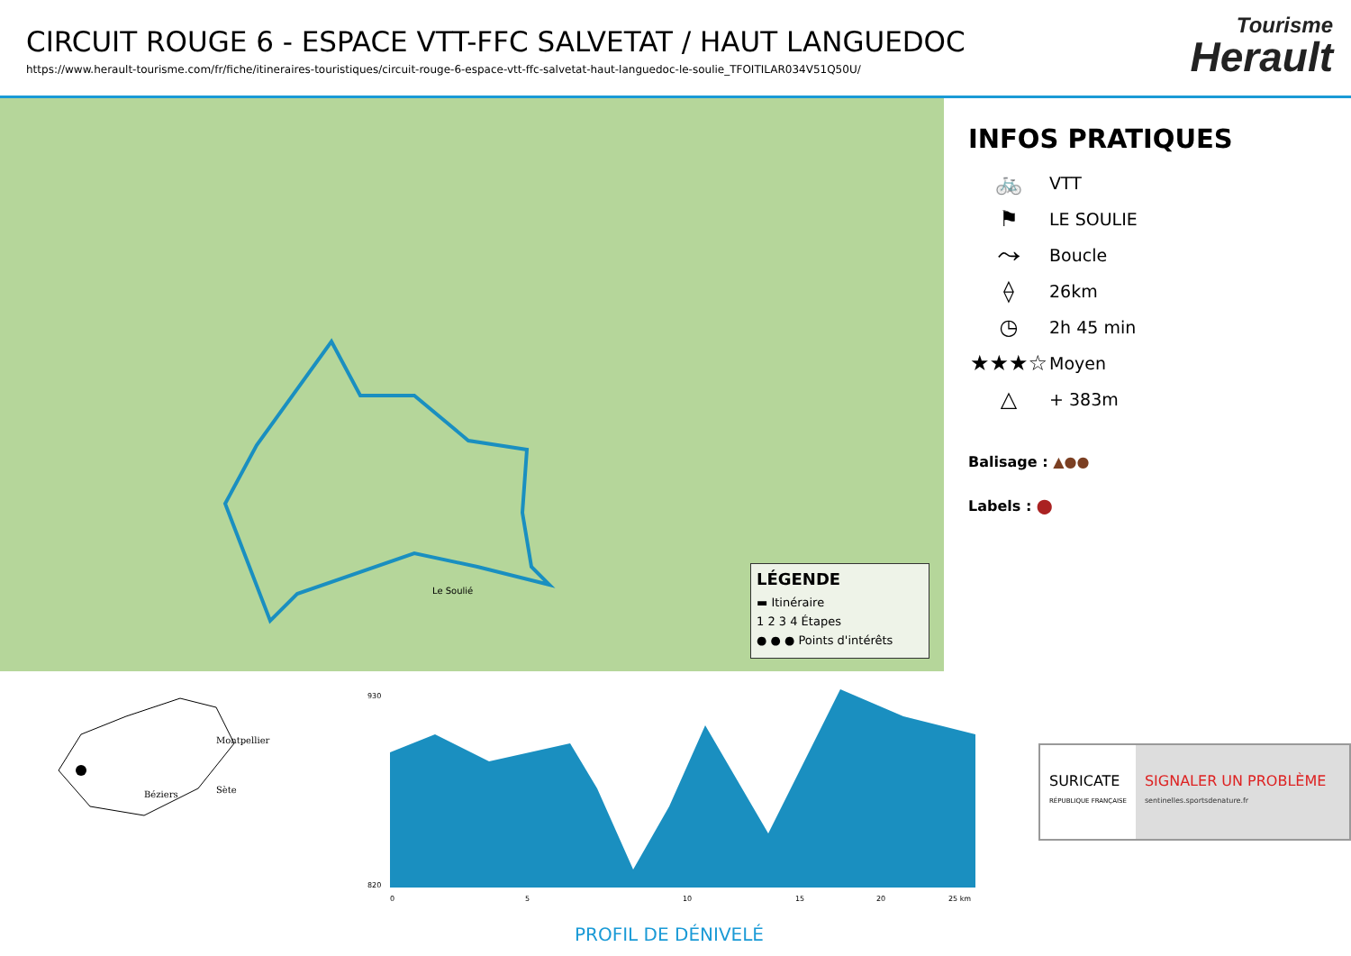CIRCUIT ROUGE 6 - ESPACE VTT-FFC SALVETAT / HAUT LANGUEDOC
https://www.herault-tourisme.com/fr/fiche/itineraires-touristiques/circuit-rouge-6-espace-vtt-ffc-salvetat-haut-languedoc-le-soulie_TFOITILAR034V51Q50U/
Tourisme
Herault
Le Soulié
LÉGENDE
▬ Itinéraire
1 2 3 4 Étapes
● ● ● Points d'intérêts
INFOS PRATIQUES
🚲 VTT
⚑ LE SOULIE
⤳ Boucle
⟠ 26km
◷ 2h 45 min
★★★☆ Moyen
△ + 383m
Balisage : ▲●●
Labels : ⬤
Montpellier
Béziers
Sète
930
820
0
5
10
15
20
25 km
PROFIL DE DÉNIVELÉ
SURICATE
RÉPUBLIQUE FRANÇAISE
SIGNALER UN PROBLÈME
sentinelles.sportsdenature.fr